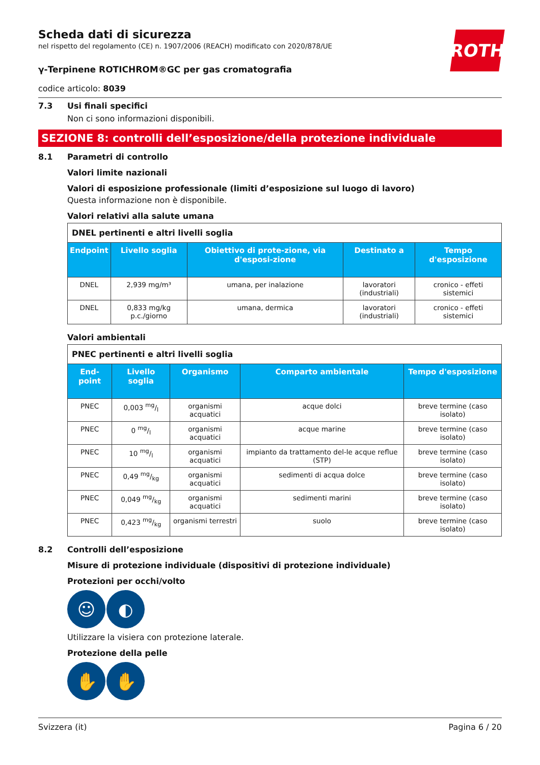ROTH
Scheda dati di sicurezza
nel rispetto del regolamento (CE) n. 1907/2006 (REACH) modificato con 2020/878/UE
γ-Terpinene ROTICHROM®GC per gas cromatografia
codice articolo: 8039
7.3 Usi finali specifici
Non ci sono informazioni disponibili.
SEZIONE 8: controlli dell’esposizione/della protezione individuale
8.1 Parametri di controllo
Valori limite nazionali
Valori di esposizione professionale (limiti d’esposizione sul luogo di lavoro)
Questa informazione non è disponibile.
Valori relativi alla salute umana
| DNEL pertinenti e altri livelli soglia | | | | |
| Endpoint | Livello soglia | Obiettivo di prote-zione, via d'esposi-zione | Destinato a | Tempo d'esposizione |
| DNEL | 2,939 mg/m³ | umana, per inalazione | lavoratori (industriali) | cronico - effeti sistemici |
| DNEL | 0,833 mg/kg p.c./giorno | umana, dermica | lavoratori (industriali) | cronico - effeti sistemici |
Valori ambientali
| PNEC pertinenti e altri livelli soglia | | | | |
| End-point | Livello soglia | Organismo | Comparto ambientale | Tempo d'esposizione |
| PNEC | 0,003 mg/l | organismi acquatici | acque dolci | breve termine (caso isolato) |
| PNEC | 0 mg/l | organismi acquatici | acque marine | breve termine (caso isolato) |
| PNEC | 10 mg/l | organismi acquatici | impianto da trattamento del-le acque reflue (STP) | breve termine (caso isolato) |
| PNEC | 0,49 mg/kg | organismi acquatici | sedimenti di acqua dolce | breve termine (caso isolato) |
| PNEC | 0,049 mg/kg | organismi acquatici | sedimenti marini | breve termine (caso isolato) |
| PNEC | 0,423 mg/kg | organismi terrestri | suolo | breve termine (caso isolato) |
8.2 Controlli dell’esposizione
Misure di protezione individuale (dispositivi di protezione individuale)
Protezioni per occhi/volto
☺ ◐
Utilizzare la visiera con protezione laterale.
Protezione della pelle
✋ ✋
Svizzera (it) Pagina 6 / 20